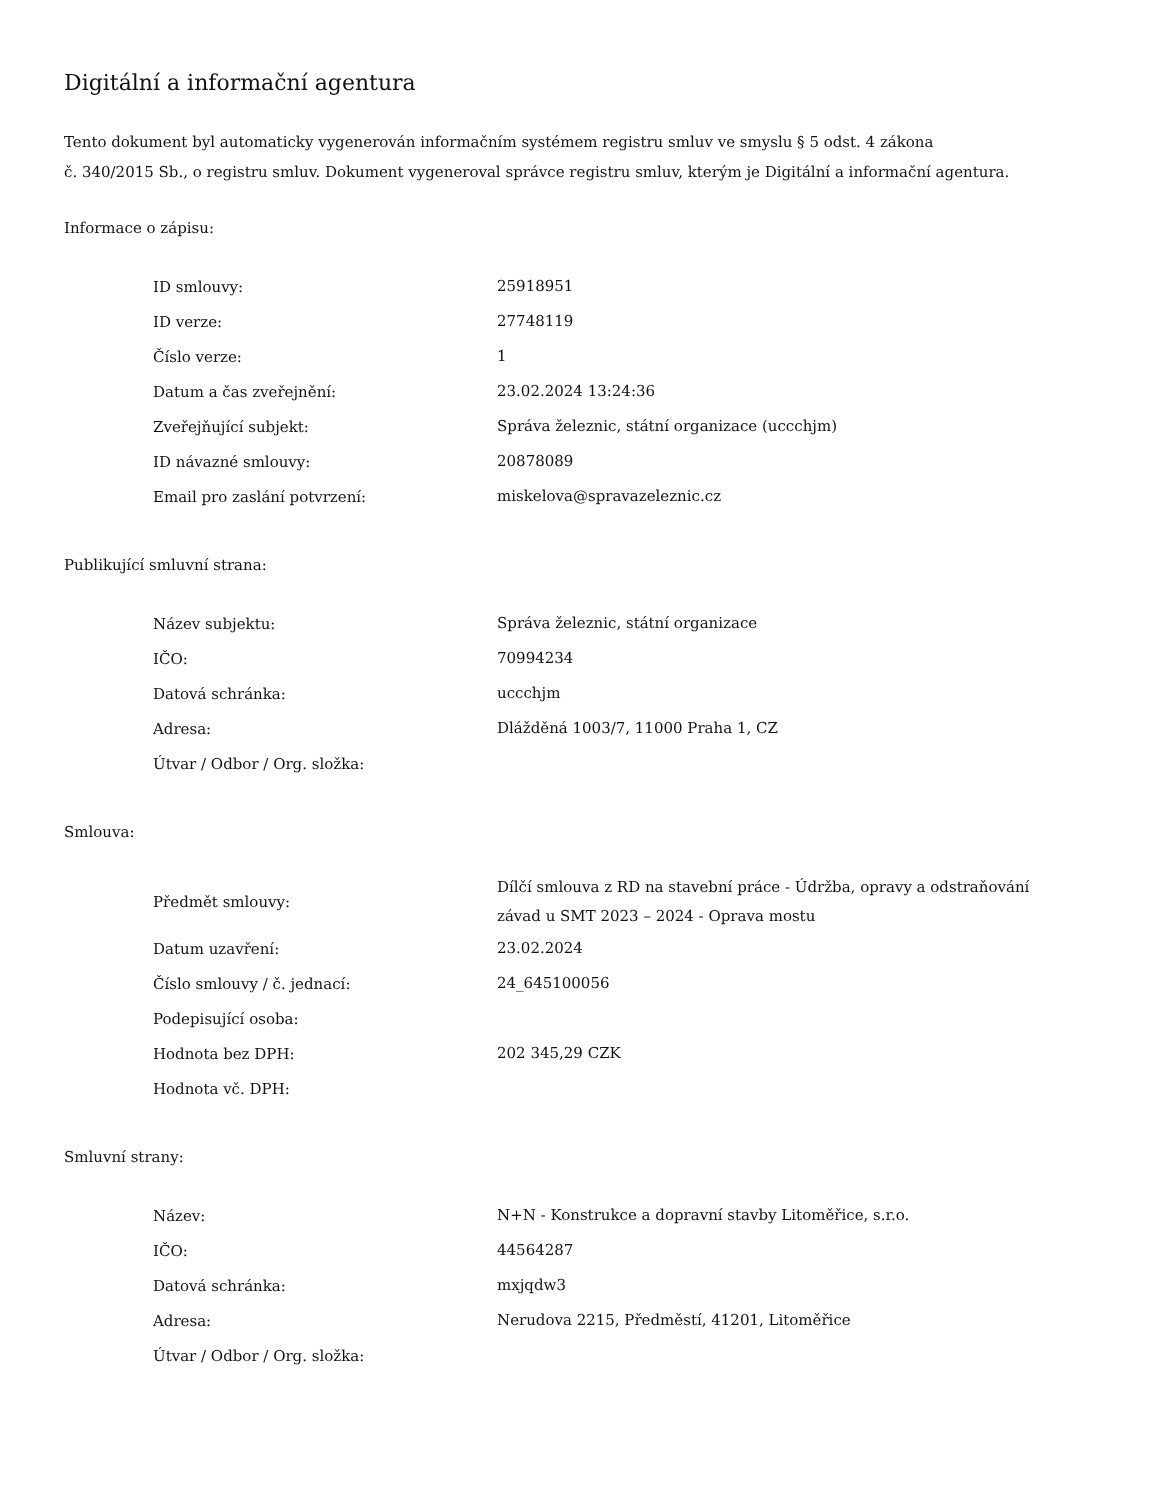Digitální a informační agentura
Tento dokument byl automaticky vygenerován informačním systémem registru smluv ve smyslu § 5 odst. 4 zákona
č. 340/2015 Sb., o registru smluv. Dokument vygeneroval správce registru smluv, kterým je Digitální a informační agentura.
Informace o zápisu:
| ID smlouvy: | 25918951 |
| ID verze: | 27748119 |
| Číslo verze: | 1 |
| Datum a čas zveřejnění: | 23.02.2024 13:24:36 |
| Zveřejňující subjekt: | Správa železnic, státní organizace (uccchjm) |
| ID návazné smlouvy: | 20878089 |
| Email pro zaslání potvrzení: | miskelova@spravazeleznic.cz |
Publikující smluvní strana:
| Název subjektu: | Správa železnic, státní organizace |
| IČO: | 70994234 |
| Datová schránka: | uccchjm |
| Adresa: | Dlážděná 1003/7, 11000 Praha 1, CZ |
| Útvar / Odbor / Org. složka: | |
Smlouva:
| Předmět smlouvy: | Dílčí smlouva z RD na stavební práce - Údržba, opravy a odstraňování závad u SMT 2023 – 2024 - Oprava mostu |
| Datum uzavření: | 23.02.2024 |
| Číslo smlouvy / č. jednací: | 24_645100056 |
| Podepisující osoba: | |
| Hodnota bez DPH: | 202 345,29 CZK |
| Hodnota vč. DPH: | |
Smluvní strany:
| Název: | N+N - Konstrukce a dopravní stavby Litoměřice, s.r.o. |
| IČO: | 44564287 |
| Datová schránka: | mxjqdw3 |
| Adresa: | Nerudova 2215, Předměstí, 41201, Litoměřice |
| Útvar / Odbor / Org. složka: | |